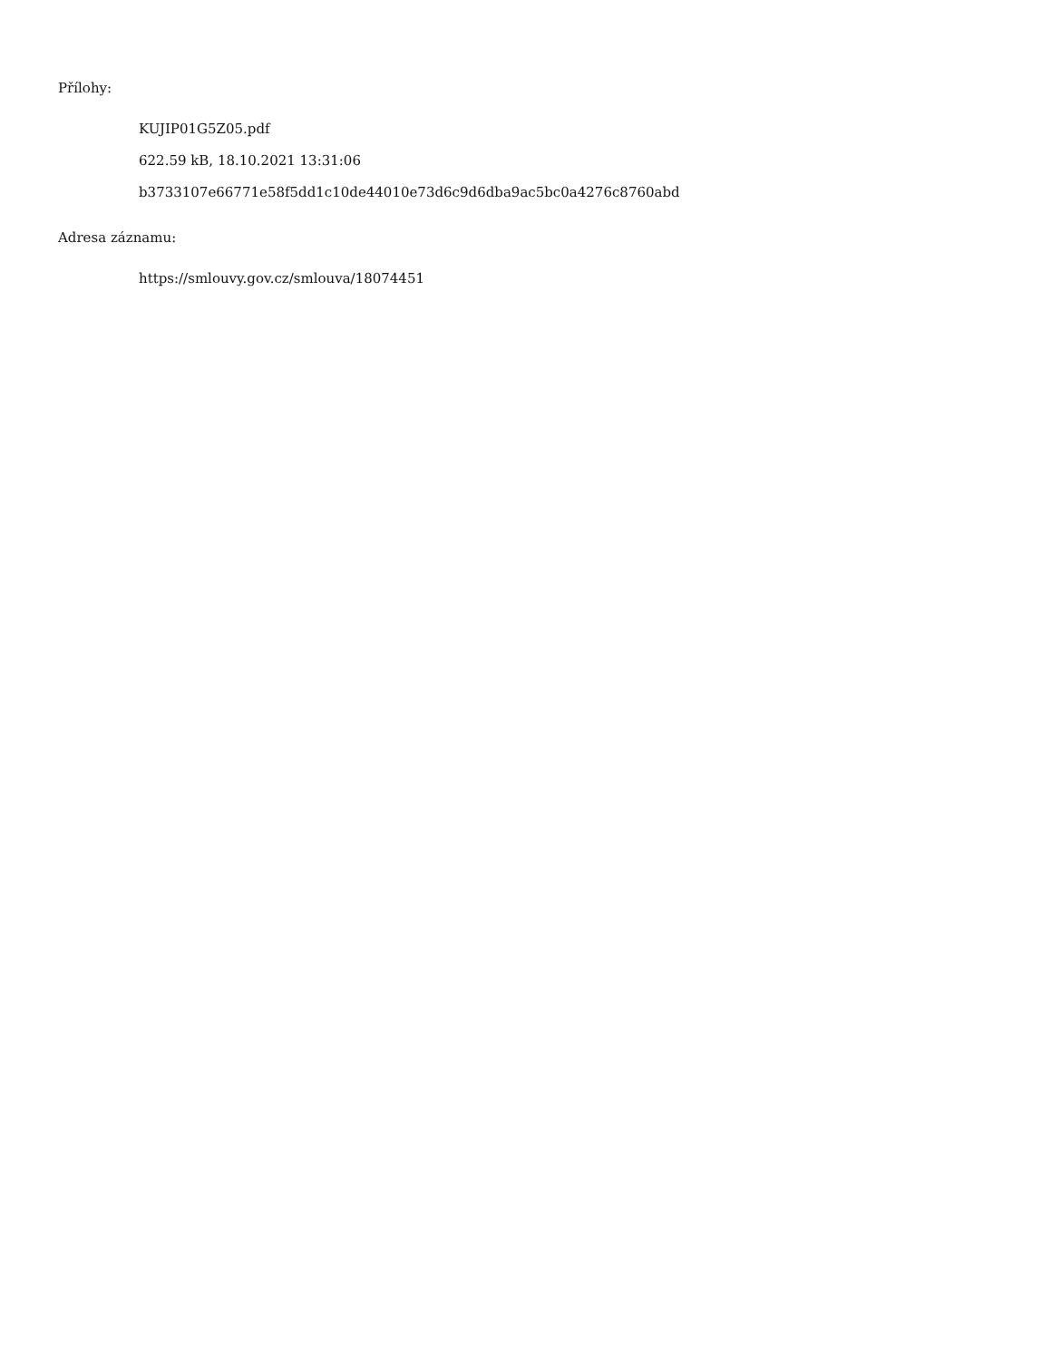Přílohy:
KUJIP01G5Z05.pdf
622.59 kB, 18.10.2021 13:31:06
b3733107e66771e58f5dd1c10de44010e73d6c9d6dba9ac5bc0a4276c8760abd
Adresa záznamu:
https://smlouvy.gov.cz/smlouva/18074451